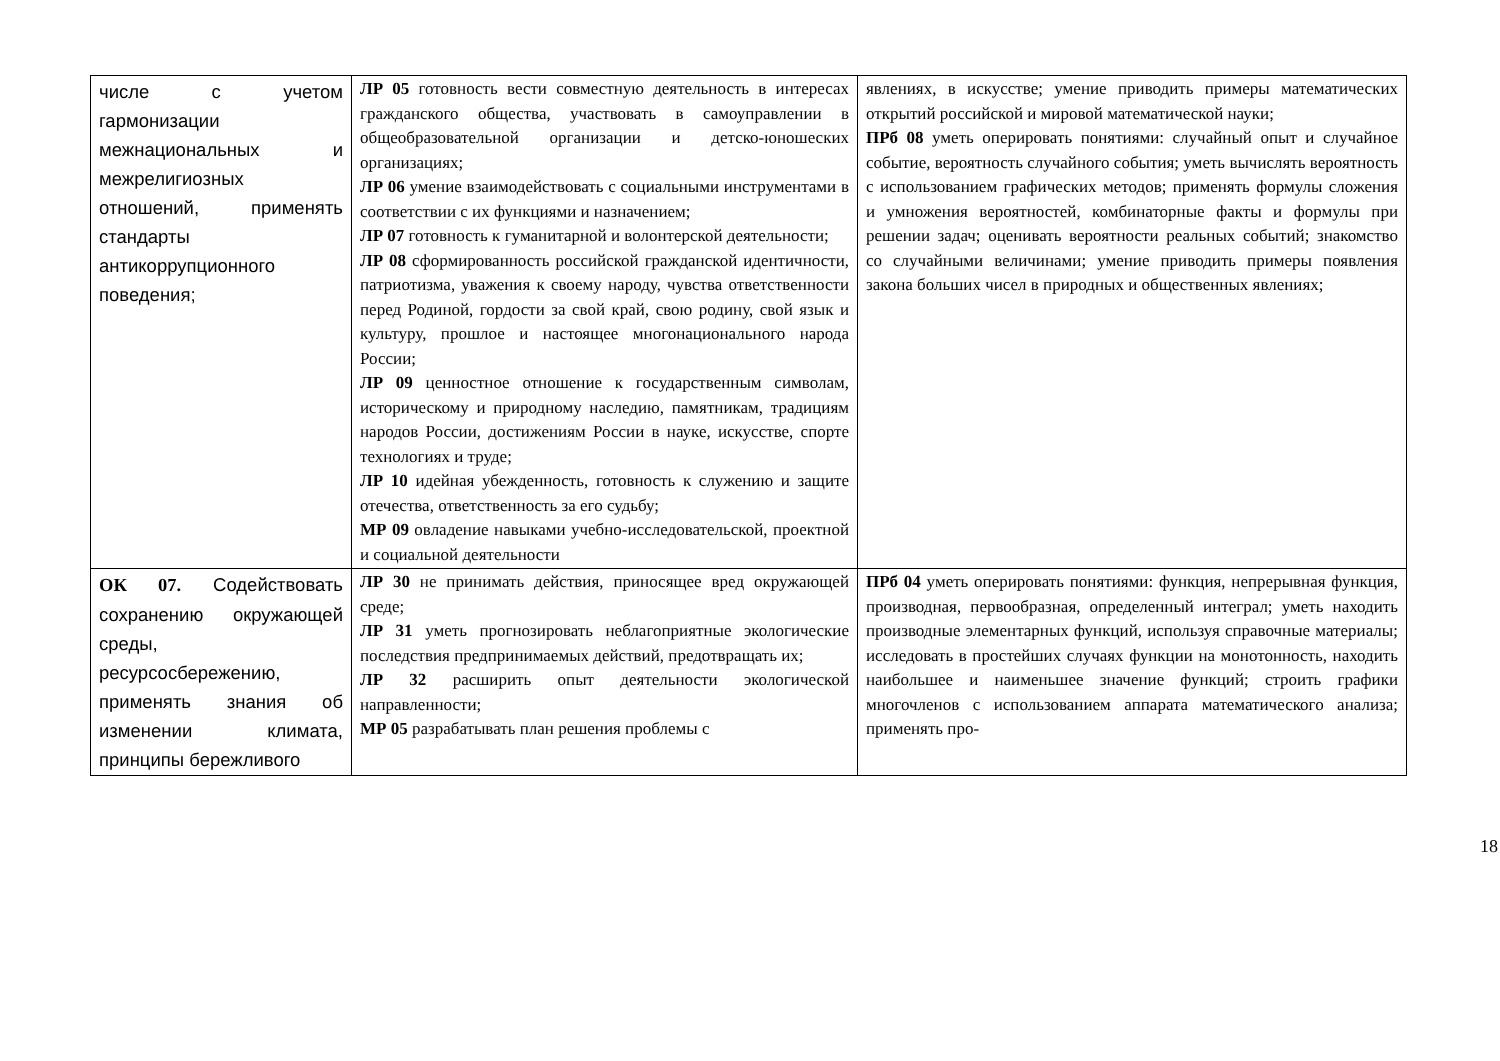| числе с учетом гармонизации межнациональных и межрелигиозных отношений, применять стандарты антикоррупционного поведения; | ЛР 05 готовность вести совместную деятельность в интересах гражданского общества, участвовать в самоуправлении в общеобразовательной организации и детско-юношеских организациях; ЛР 06 умение взаимодействовать с социальными инструментами в соответствии с их функциями и назначением; ЛР 07 готовность к гуманитарной и волонтерской деятельности; ЛР 08 сформированность российской гражданской идентичности, патриотизма, уважения к своему народу, чувства ответственности перед Родиной, гордости за свой край, свою родину, свой язык и культуру, прошлое и настоящее многонационального народа России; ЛР 09 ценностное отношение к государственным символам, историческому и природному наследию, памятникам, традициям народов России, достижениям России в науке, искусстве, спорте технологиях и труде; ЛР 10 идейная убежденность, готовность к служению и защите отечества, ответственность за его судьбу; МР 09 овладение навыками учебно-исследовательской, проектной и социальной деятельности | явлениях, в искусстве; умение приводить примеры математических открытий российской и мировой математической науки; ПРб 08 уметь оперировать понятиями: случайный опыт и случайное событие, вероятность случайного события; уметь вычислять вероятность с использованием графических методов; применять формулы сложения и умножения вероятностей, комбинаторные факты и формулы при решении задач; оценивать вероятности реальных событий; знакомство со случайными величинами; умение приводить примеры появления закона больших чисел в природных и общественных явлениях; |
| ОК 07. Содействовать сохранению окружающей среды, ресурсосбережению, применять знания об изменении климата, принципы бережливого | ЛР 30 не принимать действия, приносящее вред окружающей среде; ЛР 31 уметь прогнозировать неблагоприятные экологические последствия предпринимаемых действий, предотвращать их; ЛР 32 расширить опыт деятельности экологической направленности; МР 05 разрабатывать план решения проблемы с | ПРб 04 уметь оперировать понятиями: функция, непрерывная функция, производная, первообразная, определенный интеграл; уметь находить производные элементарных функций, используя справочные материалы; исследовать в простейших случаях функции на монотонность, находить наибольшее и наименьшее значение функций; строить графики многочленов с использованием аппарата математического анализа; применять про- |
18